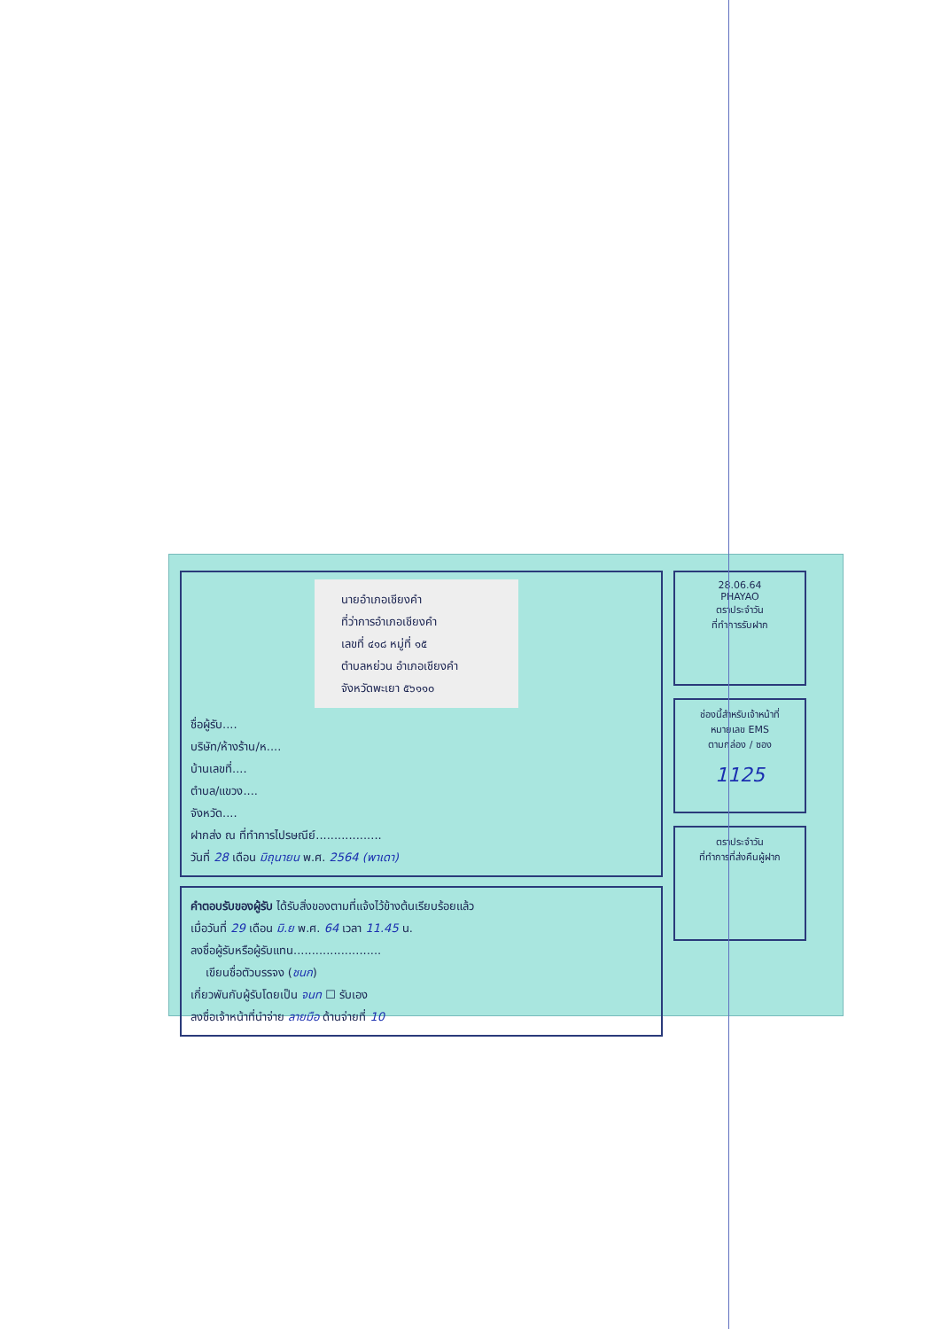นายอำเภอเชียงคำ
ที่ว่าการอำเภอเชียงคำ
เลขที่ ๔๑๘ หมู่ที่ ๑๕
ตำบลหย่วน อำเภอเชียงคำ
จังหวัดพะเยา ๕๖๑๑๐
ชื่อผู้รับ....
บริษัท/ห้างร้าน/ห....
บ้านเลขที่....
ตำบล/แขวง....
จังหวัด....
ฝากส่ง ณ ที่ทำการไปรษณีย์..................
วันที่ 28 เดือน มิถุนายน พ.ศ. 2564 (พาเดา)
คำตอบรับของผู้รับ ได้รับสิ่งของตามที่แจ้งไว้ข้างต้นเรียบร้อยแล้ว
เมื่อวันที่ 29 เดือน มิ.ย พ.ศ. 64 เวลา 11.45 น.
ลงชื่อผู้รับหรือผู้รับแทน........................
เขียนชื่อตัวบรรจง (ชนก)
เกี่ยวพันกับผู้รับโดยเป็น จนท ☐ รับเอง
ลงชื่อเจ้าหน้าที่นำจ่าย ลายมือ ด้านจ่ายที่ 10
28.06.64
PHAYAO
ตราประจำวัน
ที่ทำการรับฝาก
ช่องนี้สำหรับเจ้าหน้าที่
หมายเลข EMS
ตามกล่อง / ซอง
1125
ตราประจำวัน
ที่ทำการที่ส่งคืนผู้ฝาก